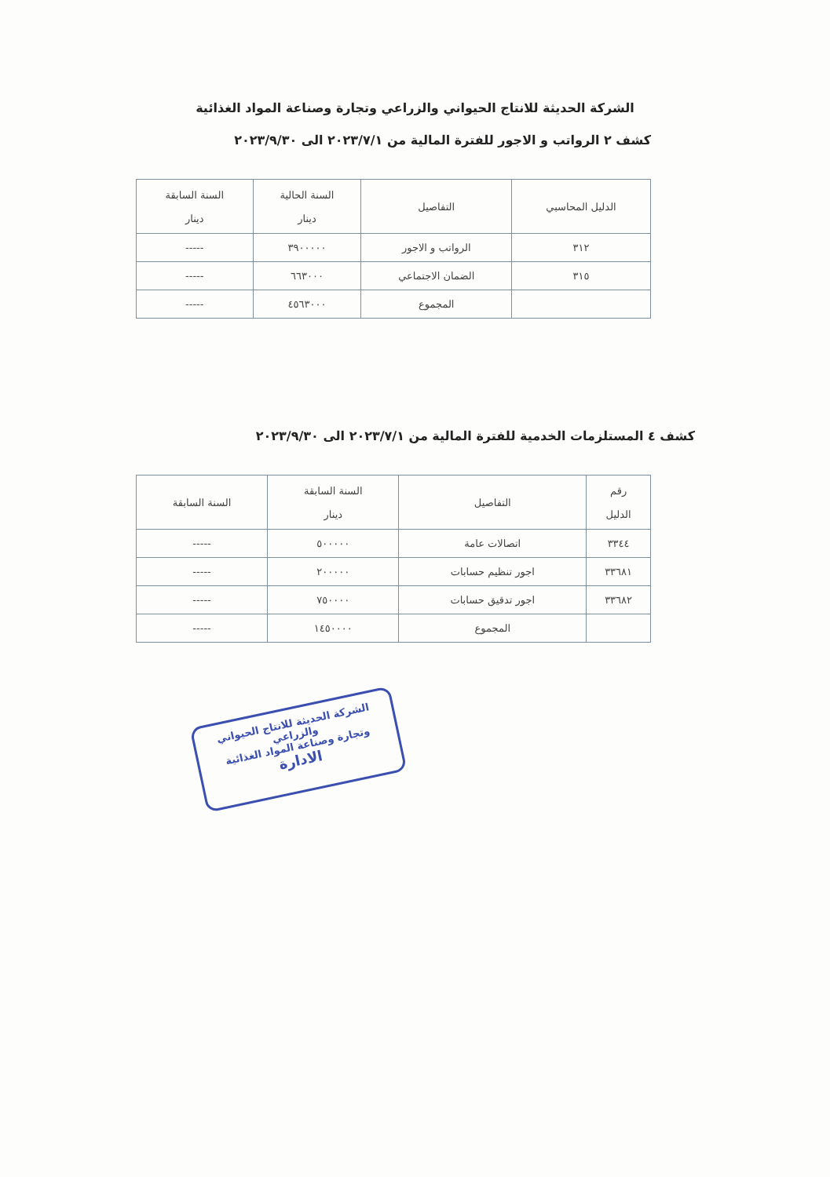الشركة الحديثة للانتاج الحيواني والزراعي وتجارة وصناعة المواد الغذائية
كشف ٢ الرواتب و الاجور للفترة المالية من ٢٠٢٣/٧/١ الى ٢٠٢٣/٩/٣٠
| الدليل المحاسبي | التفاصيل | السنة الحالية دينار | السنة السابقة دينار |
| --- | --- | --- | --- |
| ٣١٢ | الرواتب و الاجور | ٣٩٠٠٠٠٠ | ----- |
| ٣١٥ | الضمان الاجتماعي | ٦٦٣٠٠٠ | ----- |
| | المجموع | ٤٥٦٣٠٠٠ | ----- |
كشف ٤ المستلزمات الخدمية للفترة المالية من ٢٠٢٣/٧/١ الى ٢٠٢٣/٩/٣٠
| رقم الدليل | التفاصيل | السنة السابقة دينار | السنة السابقة |
| --- | --- | --- | --- |
| ٣٣٤٤ | اتصالات عامة | ٥٠٠٠٠٠ | ----- |
| ٣٣٦٨١ | اجور تنظيم حسابات | ٢٠٠٠٠٠ | ----- |
| ٣٣٦٨٢ | اجور تدقيق حسابات | ٧٥٠٠٠٠ | ----- |
| | المجموع | ١٤٥٠٠٠٠ | ----- |
الشركة الحديثة للانتاج الحيواني والزراعي
وتجارة وصناعة المواد الغذائية
الادارة